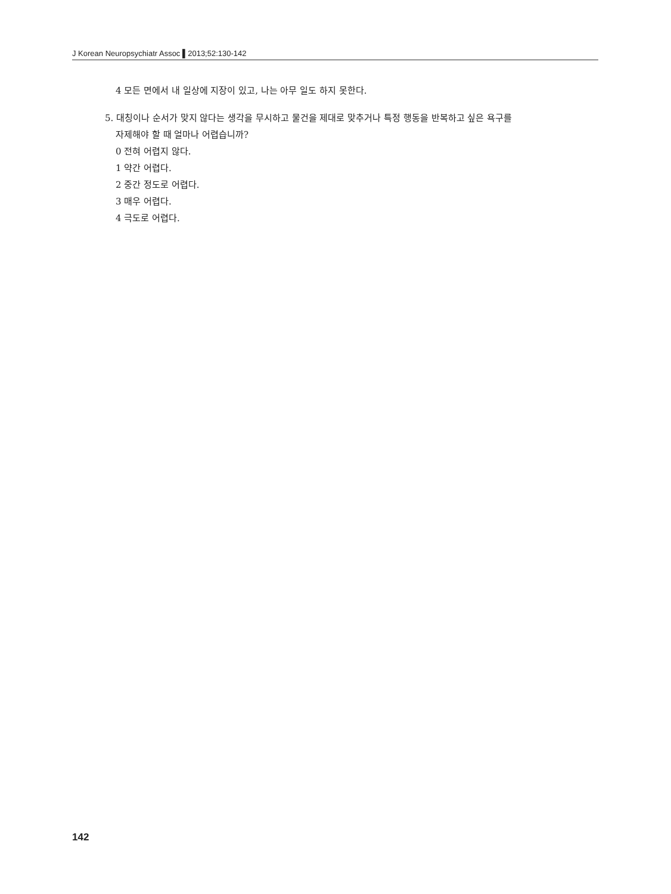J Korean Neuropsychiatr Assoc ▌2013;52:130-142
4 모든 면에서 내 일상에 지장이 있고, 나는 아무 일도 하지 못한다.
5. 대칭이나 순서가 맞지 않다는 생각을 무시하고 물건을 제대로 맞추거나 특정 행동을 반복하고 싶은 욕구를
자제해야 할 때 얼마나 어렵습니까?
0 전혀 어렵지 않다.
1 약간 어렵다.
2 중간 정도로 어렵다.
3 매우 어렵다.
4 극도로 어렵다.
142